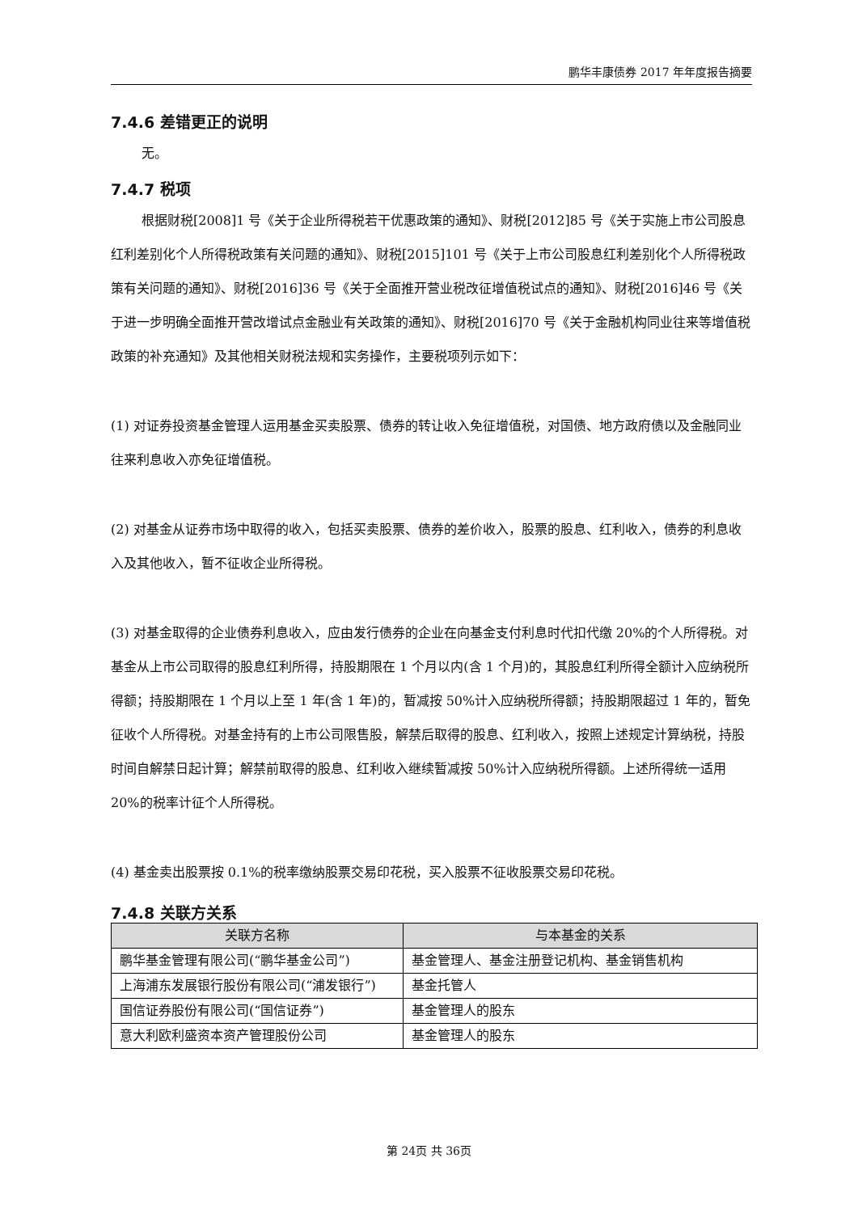鹏华丰康债券 2017 年年度报告摘要
7.4.6 差错更正的说明
无。
7.4.7 税项
根据财税[2008]1 号《关于企业所得税若干优惠政策的通知》、财税[2012]85 号《关于实施上市公司股息红利差别化个人所得税政策有关问题的通知》、财税[2015]101 号《关于上市公司股息红利差别化个人所得税政策有关问题的通知》、财税[2016]36 号《关于全面推开营业税改征增值税试点的通知》、财税[2016]46 号《关于进一步明确全面推开营改增试点金融业有关政策的通知》、财税[2016]70 号《关于金融机构同业往来等增值税政策的补充通知》及其他相关财税法规和实务操作，主要税项列示如下：
(1) 对证券投资基金管理人运用基金买卖股票、债券的转让收入免征增值税，对国债、地方政府债以及金融同业往来利息收入亦免征增值税。
(2) 对基金从证券市场中取得的收入，包括买卖股票、债券的差价收入，股票的股息、红利收入，债券的利息收入及其他收入，暂不征收企业所得税。
(3) 对基金取得的企业债券利息收入，应由发行债券的企业在向基金支付利息时代扣代缴 20%的个人所得税。对基金从上市公司取得的股息红利所得，持股期限在 1 个月以内(含 1 个月)的，其股息红利所得全额计入应纳税所得额；持股期限在 1 个月以上至 1 年(含 1 年)的，暂减按 50%计入应纳税所得额；持股期限超过 1 年的，暂免征收个人所得税。对基金持有的上市公司限售股，解禁后取得的股息、红利收入，按照上述规定计算纳税，持股时间自解禁日起计算；解禁前取得的股息、红利收入继续暂减按 50%计入应纳税所得额。上述所得统一适用 20%的税率计征个人所得税。
(4) 基金卖出股票按 0.1%的税率缴纳股票交易印花税，买入股票不征收股票交易印花税。
7.4.8 关联方关系
| 关联方名称 | 与本基金的关系 |
| --- | --- |
| 鹏华基金管理有限公司(“鹏华基金公司”) | 基金管理人、基金注册登记机构、基金销售机构 |
| 上海浦东发展银行股份有限公司(“浦发银行”) | 基金托管人 |
| 国信证券股份有限公司(“国信证券”) | 基金管理人的股东 |
| 意大利欧利盛资本资产管理股份公司 | 基金管理人的股东 |
第 24页 共 36页